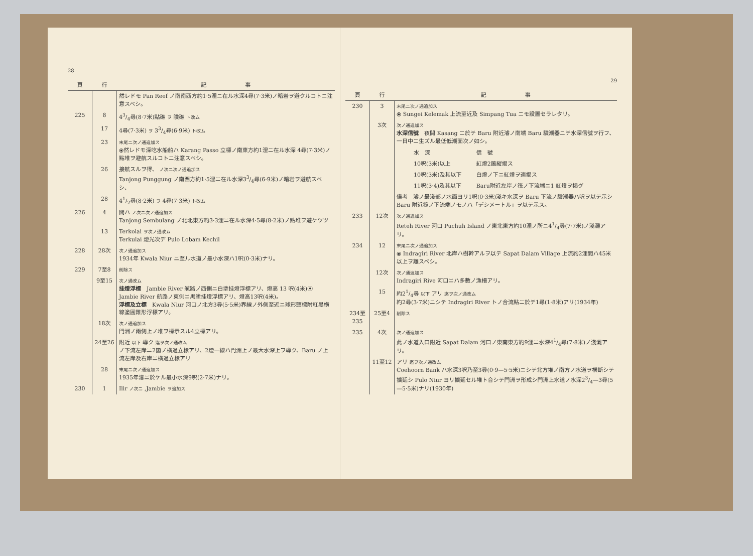28
| 頁 | 行 | 記 事 |
| --- | --- | --- |
| | | 然レドモ Pan Reef ノ南南西方約1·5浬ニ在ル水深4尋(7·3米)ノ暗岩ヲ避クルコトニ注意スベシ。 |
| 225 | 8 | 43/4尋(8·7米)點礁 ヲ 險礁 ト改ム |
| | 17 | 4尋(7·3米) ヲ 33/4尋(6·9米) ト改ム |
| | 23 | 末尾ニ次ノ通追加ス ⦿然レドモ深吃水船舶ハ Karang Passo 立標ノ南東方約1浬ニ在ル水深 4尋(7·3米)ノ點堆ヲ避航スルコトニ注意スベシ。 |
| | 26 | 接航スルヲ得、 ノ次ニ次ノ通追加ス Tanjong Punggung ノ南西方約1·5浬ニ在ル水深33/4尋(6·9米)ノ暗岩ヲ避航スベシ、 |
| | 28 | 41/2尋(8·2米) ヲ 4尋(7·3米) ト改ム |
| 226 | 4 | 間ハ ノ次ニ次ノ通追加ス Tanjong Sembulang ノ北北東方約3·3浬ニ在ル水深4·5尋(8·2米)ノ點堆ヲ避ケツツ |
| | 13 | Terkolai ヲ次ノ通改ム Terkulai 燈光次デ Pulo Lobam Kechil |
| 228 | 28次 | 次ノ通追加ス 1934年 Kwala Niur ニ至ル水道ノ最小水深ハ1呎(0·3米)ナリ。 |
| 229 | 7至8 | 削除ス |
| | 9至15 | 次ノ通改ム 挂燈浮標 Jambie River 航路ノ西側ニ白塗挂燈浮標アリ、燈高 13 呎(4米)⦿ Jambie River 航路ノ東側ニ黒塗挂燈浮標アリ、燈高13呎(4米)。 浮標及立標 Kwala Niur 河口ノ北方3尋(5·5米)界線ノ外側至近ニ球形頭標附紅黒横線塗圓錐形浮標アリ。 |
| | 18次 | 次ノ通追加ス 門洲ノ兩側上ノ堆ヲ標示スル4立標アリ。 |
| | 24至26 | 附近 以下 導ク 迄ヲ次ノ通改ム ノ下流左岸ニ2箇ノ横過立標アリ、2燈一線ハ門洲上ノ最大水深上ヲ導ク、Baru ノ上流左岸及右岸ニ横過立標アリ |
| | 28 | 末尾ニ次ノ通追加ス 1935年濬ニ於ケル最小水深9呎(2·7米)ナリ。 |
| 230 | 1 | Ilir ノ次ニ ,Jambie ヲ追加ス |
29
| 頁 | 行 | 記 事 |
| --- | --- | --- |
| 230 | 3 | 末尾ニ次ノ通追加ス ⦿ Sungei Kelemak 上流至近及 Simpang Tua ニモ設置セラレタリ。 |
| | 3次 | 次ノ通追加ス 水深信號 夜間 Kasang ニ於テ Baru 附近濬ノ南端 Baru 驗潮器ニテ水深信號ヲ行フ、一日中ニ生ズル最低低潮面次ノ如シ。 / 水 深 / 信 號 / / 10呎(3米)以上 / 紅燈2箇縦揭ス / / 10呎(3米)及其以下 / 白燈ノ下ニ紅燈ヲ連揭ス / / 11呎(3·4)及其以下 / Baru附近左岸ノ筏ノ下流端ニ1 紅燈ヲ揭グ / 備考 濬ノ最淺部ノ水面ヨリ1呎(0·3米)淺キ水深ヲ Baru 下流ノ驗潮器ハ呎ヲ以テ示シ Baru 附近筏ノ下流端ノモノハ「デシメートル」ヲ以テ示ス。 |
| 233 | 12次 | 次ノ通追加ス Reteh River 河口 Puchuh Island ノ東北東方約10浬ノ所ニ41/4尋(7·7米)ノ淺灘アリ。 |
| 234 | 12 | 末尾ニ次ノ通追加ス ⦿ Indragiri River 北岸ハ樹幹アルヲ以テ Sapat Dalam Village 上流約2浬間ハ45米以上ヲ離スベシ。 |
| | 12次 | 次ノ通追加ス Indragiri Rive 河口ニハ多數ノ漁柵アリ。 |
| | 15 | 約21/4尋 以下 アリ 迄ヲ次ノ通改ム 約2尋(3·7米)ニシテ Indragiri River トノ合流點ニ於テ1尋(1·8米)アリ(1934年) |
| 234至235 | 25至4 | 削除ス |
| 235 | 4次 | 次ノ通追加ス 此ノ水道入口附近 Sapat Dalam 河口ノ東南東方約9浬ニ水深41/4尋(7·8米)ノ淺灘アリ。 |
| | 11至12 | アリ 迄ヲ次ノ通改ム Coehoorn Bank ハ水深3呎乃至3尋(0·9—5·5米)ニシテ北方堆ノ南方ノ水道ヲ横斷シテ擴延シ Pulo Niur ヨリ擴延セル堆ト合シテ門洲ヲ形成シ門洲上水道ノ水深23/4—3尋(5—5·5米)ナリ(1930年) |